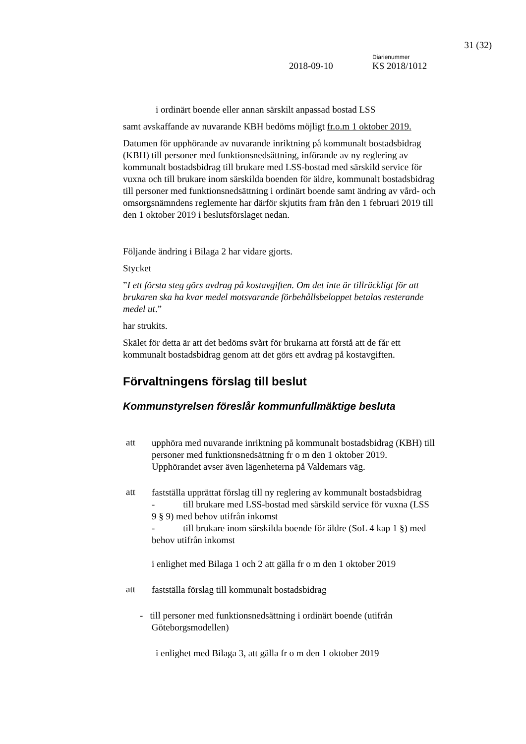31 (32)
Diarienummer
2018-09-10 KS 2018/1012
i ordinärt boende eller annan särskilt anpassad bostad LSS
samt avskaffande av nuvarande KBH bedöms möjligt fr.o.m 1 oktober 2019.
Datumen för upphörande av nuvarande inriktning på kommunalt bostadsbidrag (KBH) till personer med funktionsnedsättning, införande av ny reglering av kommunalt bostadsbidrag till brukare med LSS-bostad med särskild service för vuxna och till brukare inom särskilda boenden för äldre, kommunalt bostadsbidrag till personer med funktionsnedsättning i ordinärt boende samt ändring av vård- och omsorgsnämndens reglemente har därför skjutits fram från den 1 februari 2019 till den 1 oktober 2019 i beslutsförslaget nedan.
Följande ändring i Bilaga 2 har vidare gjorts.
Stycket
”I ett första steg görs avdrag på kostavgiften. Om det inte är tillräckligt för att brukaren ska ha kvar medel motsvarande förbehållsbeloppet betalas resterande medel ut.”
har strukits.
Skälet för detta är att det bedöms svårt för brukarna att förstå att de får ett kommunalt bostadsbidrag genom att det görs ett avdrag på kostavgiften.
Förvaltningens förslag till beslut
Kommunstyrelsen föreslår kommunfullmäktige besluta
att
upphöra med nuvarande inriktning på kommunalt bostadsbidrag (KBH) till personer med funktionsnedsättning fr o m den 1 oktober 2019. Upphörandet avser även lägenheterna på Valdemars väg.
att
fastställa upprättat förslag till ny reglering av kommunalt bostadsbidrag
- till brukare med LSS-bostad med särskild service för vuxna (LSS 9 § 9) med behov utifrån inkomst
- till brukare inom särskilda boende för äldre (SoL 4 kap 1 §) med behov utifrån inkomst
i enlighet med Bilaga 1 och 2 att gälla fr o m den 1 oktober 2019
att
fastställa förslag till kommunalt bostadsbidrag
- till personer med funktionsnedsättning i ordinärt boende (utifrån
Göteborgsmodellen)
i enlighet med Bilaga 3, att gälla fr o m den 1 oktober 2019